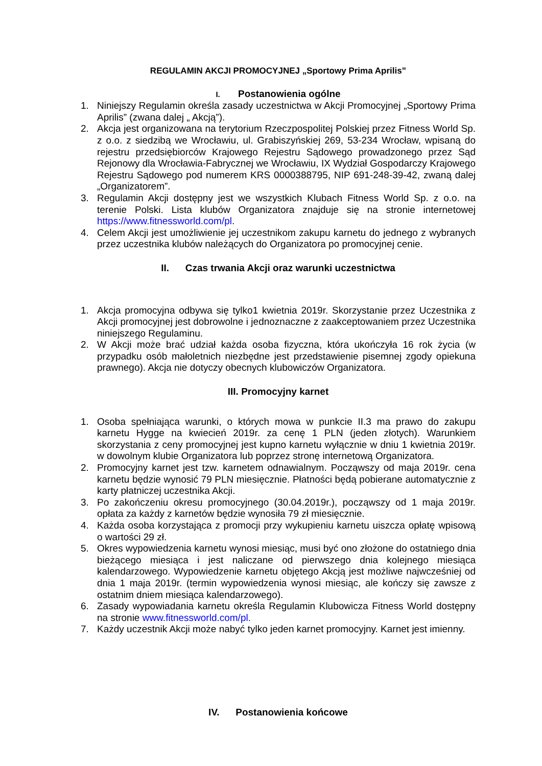REGULAMIN AKCJI PROMOCYJNEJ „Sportowy Prima Aprilis”
I. Postanowienia ogólne
1. Niniejszy Regulamin określa zasady uczestnictwa w Akcji Promocyjnej „Sportowy Prima Aprilis” (zwana dalej „ Akcją”).
2. Akcja jest organizowana na terytorium Rzeczpospolitej Polskiej przez Fitness World Sp. z o.o. z siedzibą we Wrocławiu, ul. Grabiszyńskiej 269, 53-234 Wrocław, wpisaną do rejestru przedsiębiorców Krajowego Rejestru Sądowego prowadzonego przez Sąd Rejonowy dla Wrocławia-Fabrycznej we Wrocławiu, IX Wydział Gospodarczy Krajowego Rejestru Sądowego pod numerem KRS 0000388795, NIP 691-248-39-42, zwaną dalej „Organizatorem”.
3. Regulamin Akcji dostępny jest we wszystkich Klubach Fitness World Sp. z o.o. na terenie Polski. Lista klubów Organizatora znajduje się na stronie internetowej https://www.fitnessworld.com/pl.
4. Celem Akcji jest umożliwienie jej uczestnikom zakupu karnetu do jednego z wybranych przez uczestnika klubów należących do Organizatora po promocyjnej cenie.
II. Czas trwania Akcji oraz warunki uczestnictwa
1. Akcja promocyjna odbywa się tylko1 kwietnia 2019r. Skorzystanie przez Uczestnika z Akcji promocyjnej jest dobrowolne i jednoznaczne z zaakceptowaniem przez Uczestnika niniejszego Regulaminu.
2. W Akcji może brać udział każda osoba fizyczna, która ukończyła 16 rok życia (w przypadku osób małoletnich niezbędne jest przedstawienie pisemnej zgody opiekuna prawnego). Akcja nie dotyczy obecnych klubowiczów Organizatora.
III. Promocyjny karnet
1. Osoba spełniająca warunki, o których mowa w punkcie II.3 ma prawo do zakupu karnetu Hygge na kwiecień 2019r. za cenę 1 PLN (jeden złotych). Warunkiem skorzystania z ceny promocyjnej jest kupno karnetu wyłącznie w dniu 1 kwietnia 2019r. w dowolnym klubie Organizatora lub poprzez stronę internetową Organizatora.
2. Promocyjny karnet jest tzw. karnetem odnawialnym. Począwszy od maja 2019r. cena karnetu będzie wynosić 79 PLN miesięcznie. Płatności będą pobierane automatycznie z karty płatniczej uczestnika Akcji.
3. Po zakończeniu okresu promocyjnego (30.04.2019r.), począwszy od 1 maja 2019r. opłata za każdy z karnetów będzie wynosiła 79 zł miesięcznie.
4. Każda osoba korzystająca z promocji przy wykupieniu karnetu uiszcza opłatę wpisową o wartości 29 zł.
5. Okres wypowiedzenia karnetu wynosi miesiąc, musi być ono złożone do ostatniego dnia bieżącego miesiąca i jest naliczane od pierwszego dnia kolejnego miesiąca kalendarzowego. Wypowiedzenie karnetu objętego Akcją jest możliwe najwcześniej od dnia 1 maja 2019r. (termin wypowiedzenia wynosi miesiąc, ale kończy się zawsze z ostatnim dniem miesiąca kalendarzowego).
6. Zasady wypowiadania karnetu określa Regulamin Klubowicza Fitness World dostępny na stronie www.fitnessworld.com/pl.
7. Każdy uczestnik Akcji może nabyć tylko jeden karnet promocyjny. Karnet jest imienny.
IV. Postanowienia końcowe